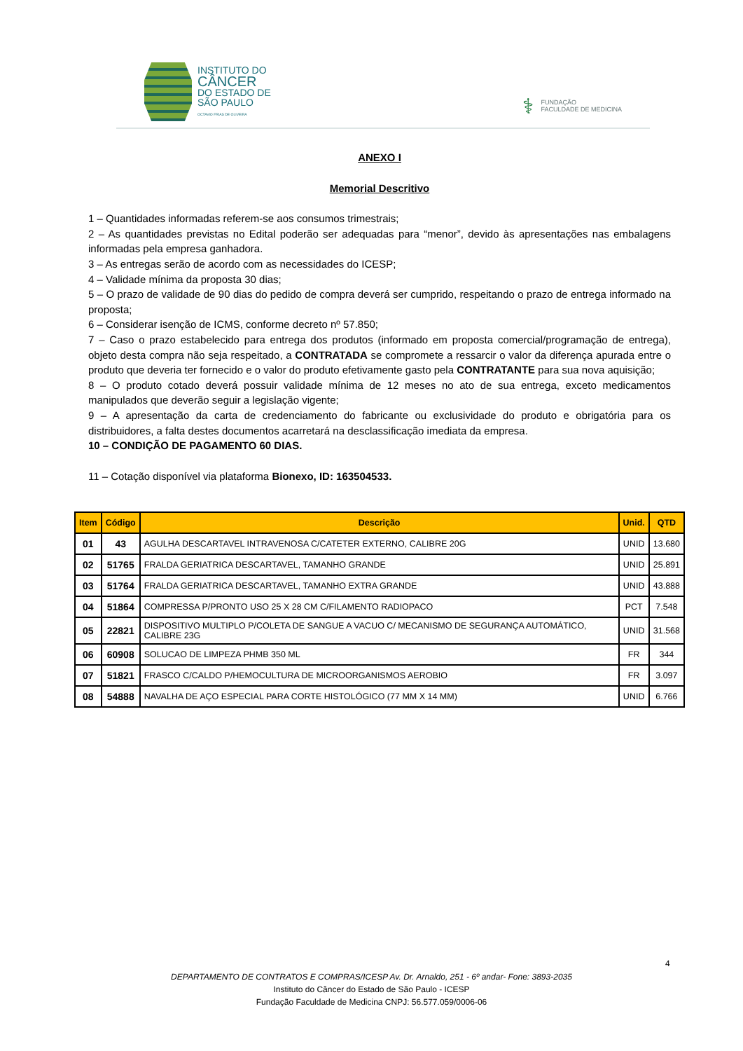INSTITUTO DO
CÂNCER
DO ESTADO DE
SÃO PAULO
OCTAVIO FRIAS DE OLIVEIRA
⚕
FUNDAÇÃO
FACULDADE DE MEDICINA
ANEXO I
Memorial Descritivo
1 – Quantidades informadas referem-se aos consumos trimestrais;
2 – As quantidades previstas no Edital poderão ser adequadas para “menor”, devido às apresentações nas embalagens informadas pela empresa ganhadora.
3 – As entregas serão de acordo com as necessidades do ICESP;
4 – Validade mínima da proposta 30 dias;
5 – O prazo de validade de 90 dias do pedido de compra deverá ser cumprido, respeitando o prazo de entrega informado na proposta;
6 – Considerar isenção de ICMS, conforme decreto nº 57.850;
7 – Caso o prazo estabelecido para entrega dos produtos (informado em proposta comercial/programação de entrega), objeto desta compra não seja respeitado, a CONTRATADA se compromete a ressarcir o valor da diferença apurada entre o produto que deveria ter fornecido e o valor do produto efetivamente gasto pela CONTRATANTE para sua nova aquisição;
8 – O produto cotado deverá possuir validade mínima de 12 meses no ato de sua entrega, exceto medicamentos manipulados que deverão seguir a legislação vigente;
9 – A apresentação da carta de credenciamento do fabricante ou exclusividade do produto e obrigatória para os distribuidores, a falta destes documentos acarretará na desclassificação imediata da empresa.
10 – CONDIÇÃO DE PAGAMENTO 60 DIAS.
11 – Cotação disponível via plataforma Bionexo, ID: 163504533.
| Item | Código | Descrição | Unid. | QTD |
| --- | --- | --- | --- | --- |
| 01 | 43 | AGULHA DESCARTAVEL INTRAVENOSA C/CATETER EXTERNO, CALIBRE 20G | UNID | 13.680 |
| 02 | 51765 | FRALDA GERIATRICA DESCARTAVEL, TAMANHO GRANDE | UNID | 25.891 |
| 03 | 51764 | FRALDA GERIATRICA DESCARTAVEL, TAMANHO EXTRA GRANDE | UNID | 43.888 |
| 04 | 51864 | COMPRESSA P/PRONTO USO 25 X 28 CM C/FILAMENTO RADIOPACO | PCT | 7.548 |
| 05 | 22821 | DISPOSITIVO MULTIPLO P/COLETA DE SANGUE A VACUO C/ MECANISMO DE SEGURANÇA AUTOMÁTICO, CALIBRE 23G | UNID | 31.568 |
| 06 | 60908 | SOLUCAO DE LIMPEZA PHMB 350 ML | FR | 344 |
| 07 | 51821 | FRASCO C/CALDO P/HEMOCULTURA DE MICROORGANISMOS AEROBIO | FR | 3.097 |
| 08 | 54888 | NAVALHA DE AÇO ESPECIAL PARA CORTE HISTOLÓGICO (77 MM X 14 MM) | UNID | 6.766 |
4
DEPARTAMENTO DE CONTRATOS E COMPRAS/ICESP Av. Dr. Arnaldo, 251 - 6º andar- Fone: 3893-2035
Instituto do Câncer do Estado de São Paulo - ICESP
Fundação Faculdade de Medicina CNPJ: 56.577.059/0006-06